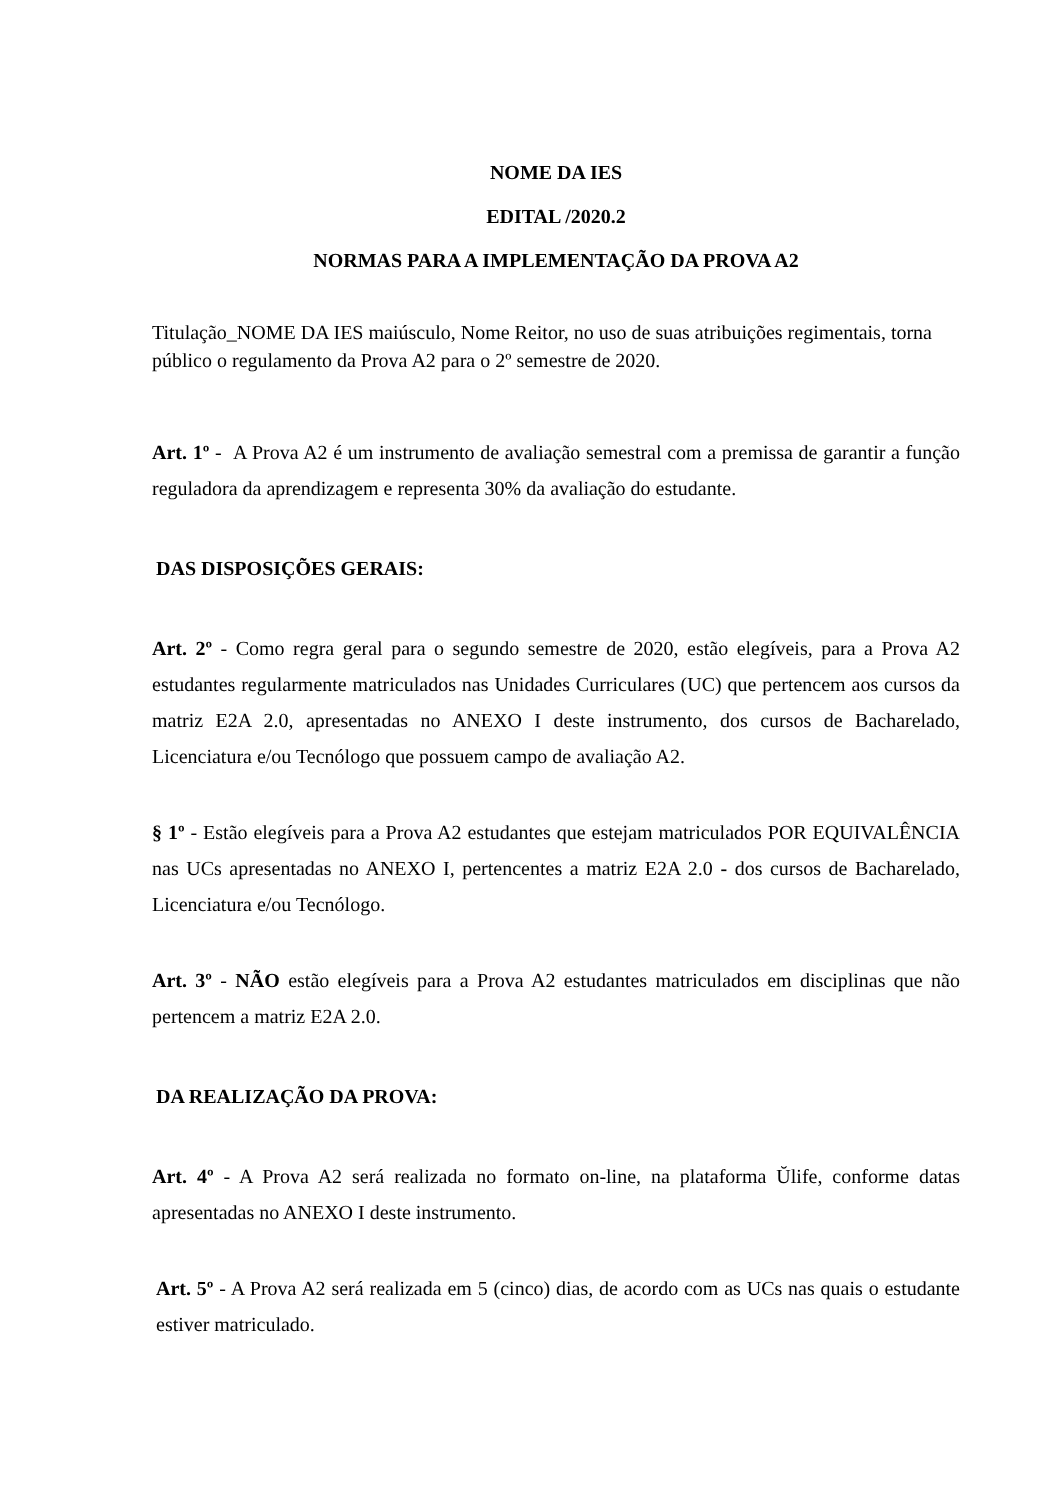NOME DA IES
EDITAL /2020.2
NORMAS PARA A IMPLEMENTAÇÃO DA PROVA A2
Titulação_NOME DA IES maiúsculo, Nome Reitor, no uso de suas atribuições regimentais, torna público o regulamento da Prova A2 para o 2º semestre de 2020.
Art. 1º - A Prova A2 é um instrumento de avaliação semestral com a premissa de garantir a função reguladora da aprendizagem e representa 30% da avaliação do estudante.
DAS DISPOSIÇÕES GERAIS:
Art. 2º - Como regra geral para o segundo semestre de 2020, estão elegíveis, para a Prova A2 estudantes regularmente matriculados nas Unidades Curriculares (UC) que pertencem aos cursos da matriz E2A 2.0, apresentadas no ANEXO I deste instrumento, dos cursos de Bacharelado, Licenciatura e/ou Tecnólogo que possuem campo de avaliação A2.
§ 1º - Estão elegíveis para a Prova A2 estudantes que estejam matriculados POR EQUIVALÊNCIA nas UCs apresentadas no ANEXO I, pertencentes a matriz E2A 2.0 - dos cursos de Bacharelado, Licenciatura e/ou Tecnólogo.
Art. 3º - NÃO estão elegíveis para a Prova A2 estudantes matriculados em disciplinas que não pertencem a matriz E2A 2.0.
DA REALIZAÇÃO DA PROVA:
Art. 4º - A Prova A2 será realizada no formato on-line, na plataforma Ŭlife, conforme datas apresentadas no ANEXO I deste instrumento.
Art. 5º - A Prova A2 será realizada em 5 (cinco) dias, de acordo com as UCs nas quais o estudante estiver matriculado.